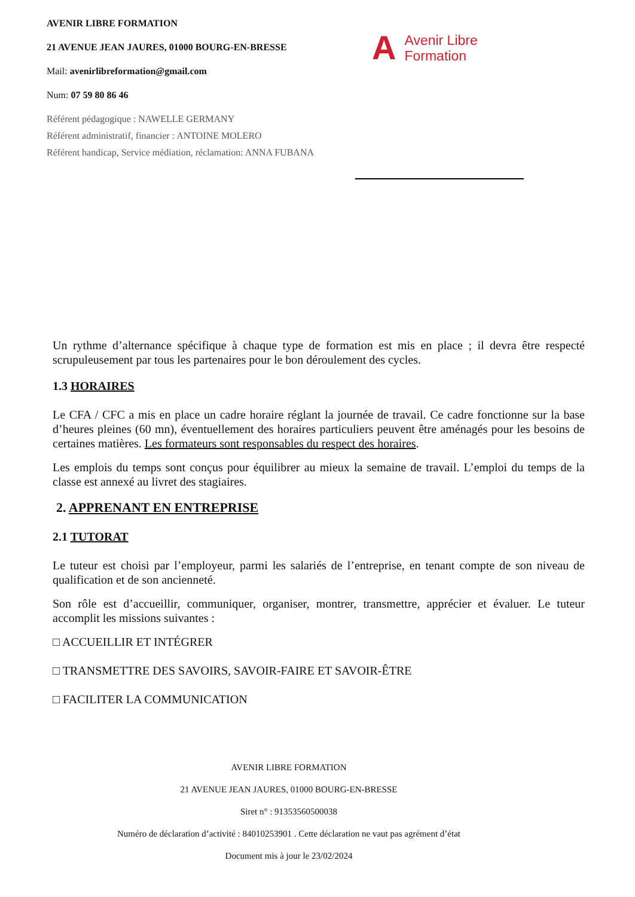AVENIR LIBRE FORMATION
21 AVENUE JEAN JAURES, 01000 BOURG-EN-BRESSE
Mail: avenirlibreformation@gmail.com
Num: 07 59 80 86 46
Référent pédagogique : NAWELLE GERMANY
Référent administratif, financier : ANTOINE MOLERO
Référent handicap, Service médiation, réclamation: ANNA FUBANA
A Avenir Libre
Formation
Un rythme d’alternance spécifique à chaque type de formation est mis en place ; il devra être respecté scrupuleusement par tous les partenaires pour le bon déroulement des cycles.
1.3 HORAIRES
Le CFA / CFC a mis en place un cadre horaire réglant la journée de travail. Ce cadre fonctionne sur la base d’heures pleines (60 mn), éventuellement des horaires particuliers peuvent être aménagés pour les besoins de certaines matières. Les formateurs sont responsables du respect des horaires.
Les emplois du temps sont conçus pour équilibrer au mieux la semaine de travail. L’emploi du temps de la classe est annexé au livret des stagiaires.
2. APPRENANT EN ENTREPRISE
2.1 TUTORAT
Le tuteur est choisi par l’employeur, parmi les salariés de l’entreprise, en tenant compte de son niveau de qualification et de son ancienneté.
Son rôle est d’accueillir, communiquer, organiser, montrer, transmettre, apprécier et évaluer. Le tuteur accomplit les missions suivantes :
□ ACCUEILLIR ET INTÉGRER
□ TRANSMETTRE DES SAVOIRS, SAVOIR-FAIRE ET SAVOIR-ÊTRE
□ FACILITER LA COMMUNICATION
AVENIR LIBRE FORMATION
21 AVENUE JEAN JAURES, 01000 BOURG-EN-BRESSE
Siret n° : 91353560500038
Numéro de déclaration d’activité : 84010253901 . Cette déclaration ne vaut pas agrément d’état
Document mis à jour le 23/02/2024